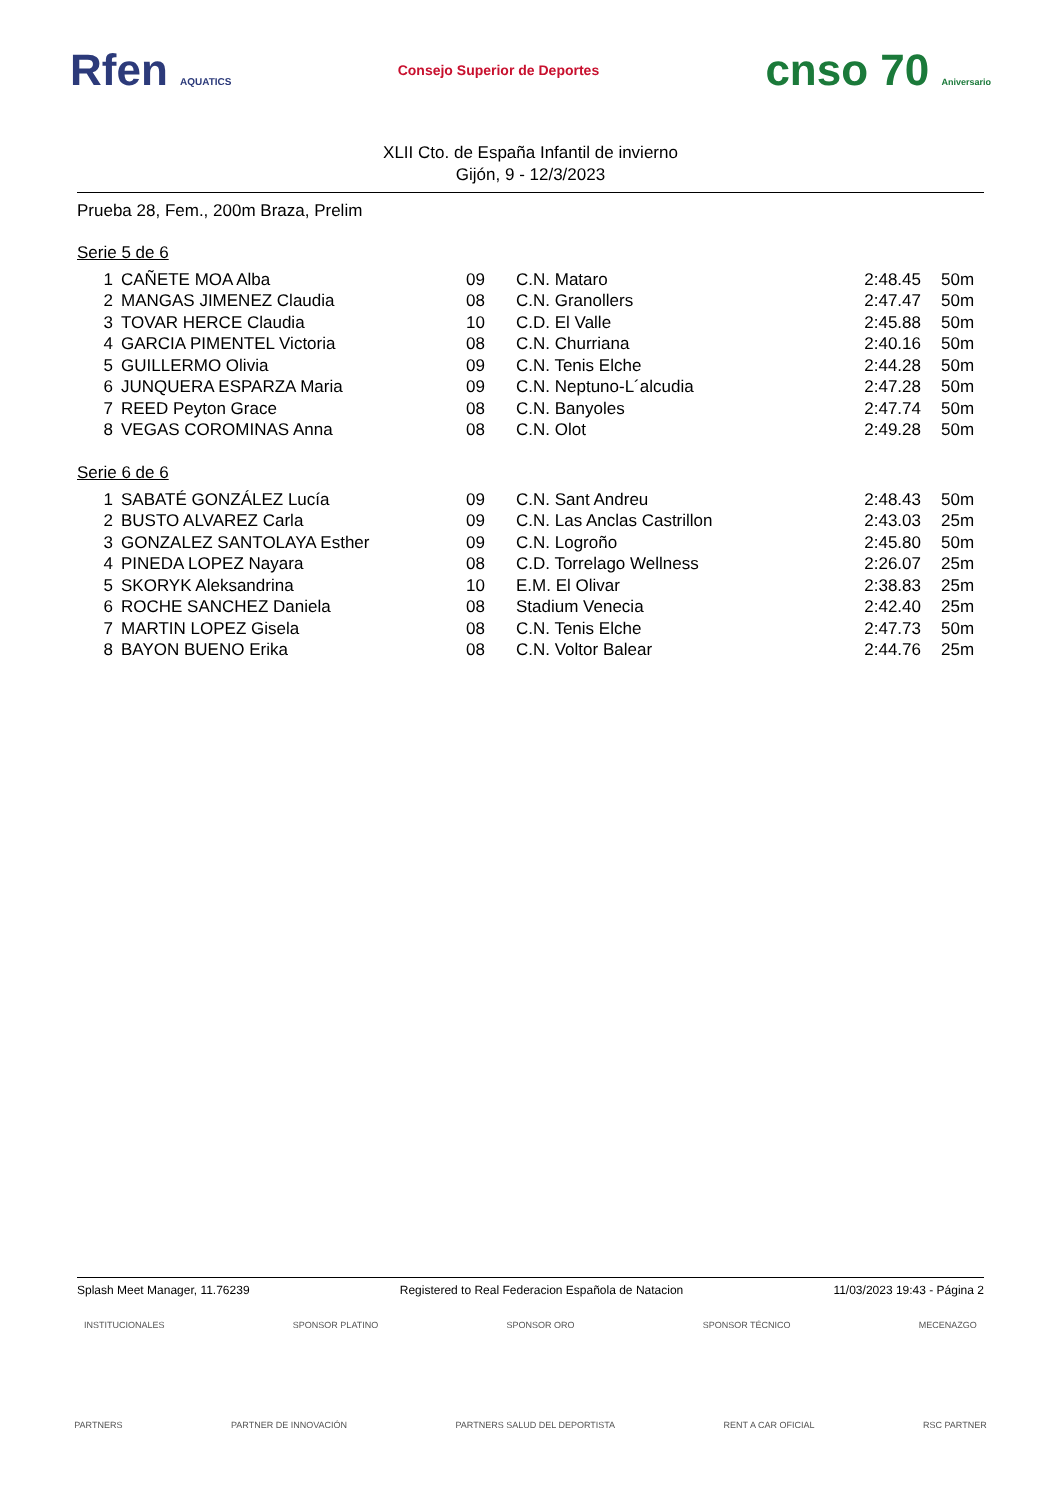Rfen AQUATICS
Consejo Superior de Deportes
cnso 70 Aniversario
XLII Cto. de España Infantil de invierno
Gijón, 9 - 12/3/2023
Prueba 28, Fem., 200m Braza, Prelim
Serie 5 de 6
| 1 | CAÑETE MOA Alba | 09 | C.N. Mataro | 2:48.45 | 50m |
| 2 | MANGAS JIMENEZ Claudia | 08 | C.N. Granollers | 2:47.47 | 50m |
| 3 | TOVAR HERCE Claudia | 10 | C.D. El Valle | 2:45.88 | 50m |
| 4 | GARCIA PIMENTEL Victoria | 08 | C.N. Churriana | 2:40.16 | 50m |
| 5 | GUILLERMO Olivia | 09 | C.N. Tenis Elche | 2:44.28 | 50m |
| 6 | JUNQUERA ESPARZA Maria | 09 | C.N. Neptuno-L´alcudia | 2:47.28 | 50m |
| 7 | REED Peyton Grace | 08 | C.N. Banyoles | 2:47.74 | 50m |
| 8 | VEGAS COROMINAS Anna | 08 | C.N. Olot | 2:49.28 | 50m |
Serie 6 de 6
| 1 | SABATÉ GONZÁLEZ Lucía | 09 | C.N. Sant Andreu | 2:48.43 | 50m |
| 2 | BUSTO ALVAREZ Carla | 09 | C.N. Las Anclas Castrillon | 2:43.03 | 25m |
| 3 | GONZALEZ SANTOLAYA Esther | 09 | C.N. Logroño | 2:45.80 | 50m |
| 4 | PINEDA LOPEZ Nayara | 08 | C.D. Torrelago Wellness | 2:26.07 | 25m |
| 5 | SKORYK Aleksandrina | 10 | E.M. El Olivar | 2:38.83 | 25m |
| 6 | ROCHE SANCHEZ Daniela | 08 | Stadium Venecia | 2:42.40 | 25m |
| 7 | MARTIN LOPEZ Gisela | 08 | C.N. Tenis Elche | 2:47.73 | 50m |
| 8 | BAYON BUENO Erika | 08 | C.N. Voltor Balear | 2:44.76 | 25m |
Splash Meet Manager, 11.76239 Registered to Real Federacion Española de Natacion 11/03/2023 19:43 - Página 2
INSTITUCIONALES SPONSOR PLATINO SPONSOR ORO SPONSOR TÉCNICO MECENAZGO
PARTNERS PARTNER DE INNOVACIÓN PARTNERS SALUD DEL DEPORTISTA RENT A CAR OFICIAL RSC PARTNER